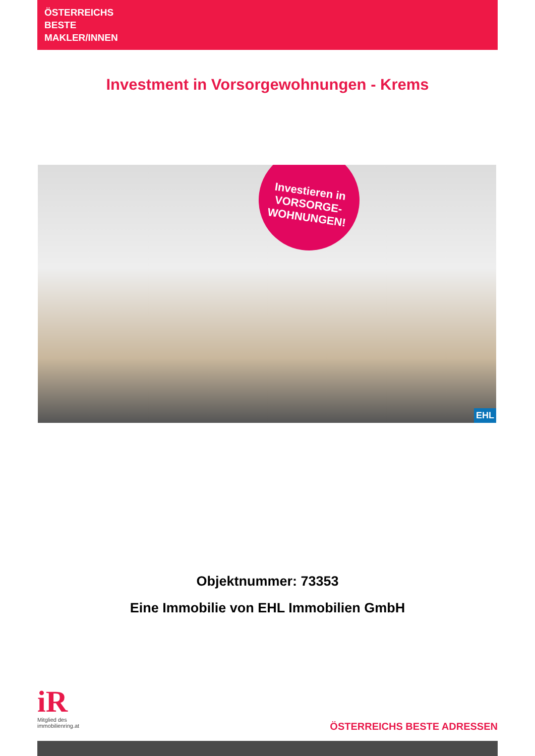ÖSTERREICHS
BESTE
MAKLER/INNEN
Investment in Vorsorgewohnungen - Krems
Investieren in
VORSORGE-
WOHNUNGEN!
EHL
Objektnummer: 73353
Eine Immobilie von EHL Immobilien GmbH
iR
Mitglied des
immobilienring.at
ÖSTERREICHS BESTE ADRESSEN